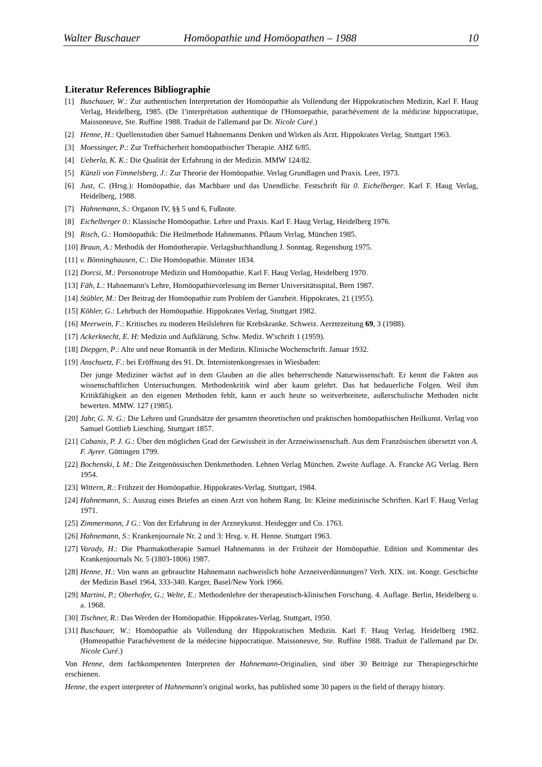Walter Buschauer Homöopathie und Homöopathen – 1988 10
Literatur References Bibliographie
[1] Buschauer, W.: Zur authentischen Interpretation der Homöopathie als Vollendung der Hippokratischen Medizin, Karl F. Haug Verlag, Heidelberg, 1985. (De 1'interprétation authentique de l'Homoepathie, parachévement de la médicine hippocratique, Maissoneuve, Ste. Ruffine 1988. Traduit de l'allemand par Dr. Nicole Curé.)
[2] Henne, H.: Quellenstudien über Samuel Hahnemanns Denken und Wirken als Arzt. Hippokrates Verlag. Stuttgart 1963.
[3] Moessinger, P.: Zur Treffsicherheit homöopathischer Therapie. AHZ 6/85.
[4] Ueberla, K. K.: Die Qualität der Erfahrung in der Medizin. MMW 124/82.
[5] Künzli von Fimmelsberg, J.: Zur Theorie der Homöopathie. Verlag Grundlagen und Praxis. Leer, 1973.
[6] Just, C. (Hrsg.): Homöopathie, das Machbare und das Unendliche. Festschrift für 0. Eichelberger. Karl F. Haug Verlag, Heidelberg, 1988.
[7] Hahnemann, S.: Organon IV, §§ 5 und 6, Fußnote.
[8] Eichelberger 0.: Klassische Homöopathie. Lehre und Praxis. Karl F. Haug Verlag, Heidelberg 1976.
[9] Risch, G.: Homöopathik: Die Heilmethode Hahnemanns. Pflaum Verlag, München 1985.
[10] Braun, A.: Methodik der Homöotherapie. Verlagsbuchhandlung J. Sonntag. Regensburg 1975.
[11] v. Bönninghausen, C.: Die Homöopathie. Münster 1834.
[12] Dorcsi, M.: Personotrope Medizin und Homöopathie. Karl F. Haug Verlag, Heidelberg 1970.
[13] Fäh, L.: Hahnemann's Lehre, Homöopathievorlesung im Berner Universitätsspital, Bern 1987.
[14] Stübler, M.: Der Beitrag der Homöopathie zum Problem der Ganzheit. Hippokrates, 21 (1955).
[15] Köhler, G.: Lehrbuch der Homöopathie. Hippokrates Verlag, Stuttgart 1982.
[16] Meerwein, F.: Kritisches zu moderen Heilslehren für Krebskranke. Schweiz. Aerztezeitung 69, 3 (1988).
[17] Ackerknecht, E. H: Medizin und Aufklärung. Schw. Mediz. W'schrift 1 (1959).
[18] Diepgen, P.: Alte und neue Romantik in der Medizin. Klinische Wochenschrift. Januar 1932.
[19] Anschuetz, F.: bei Eröffnung des 91. Dt. Internistenkongresses in Wiesbaden:
Der junge Mediziner wächst auf in dem Glauben an die alles beherrschende Naturwissenschaft. Er kennt die Fakten aus wissenschaftlichen Untersuchungen. Methodenkritik wird aber kaum gelehrt. Das hat bedauerliche Folgen. Weil ihm Kritikfähigkeit an den eigenen Methoden fehlt, kann er auch heute so weitverbreitete, außerschulische Methoden nicht bewerten. MMW. 127 (1985).
[20] Jahr, G. N. G.: Die Lehren und Grundsätze der gesamten theoretischen und praktischen homöopathischen Heilkunst. Verlag von Samuel Gottlieb Liesching. Stuttgart 1857.
[21] Cabanis, P. J. G.: Über den möglichen Grad der Gewissheit in der Arzneiwissenschaft. Aus dem Französischen übersetzt von A. F. Ayrer. Göttingen 1799.
[22] Bochenski, L M.: Die Zeitgenössischen Denkmethoden. Lehnen Verlag München. Zweite Auflage. A. Francke AG Verlag. Bern 1954.
[23] Wittern, R.: Frühzeit der Homöopathie. Hippokrates-Verlag. Stuttgart, 1984.
[24] Hahnemann, S.: Auszug eines Briefes an einen Arzt von hohem Rang. In: Kleine medizinische Schriften. Karl F. Haug Verlag 1971.
[25] Zimmermann, J G.: Von der Erfahrung in der Arzneykunst. Heidegger und Co. 1763.
[26] Hahnemann, S.: Krankenjournale Nr. 2 und 3: Hrsg. v. H. Henne. Stuttgart 1963.
[27] Varady, H.: Die Pharmakotherapie Samuel Hahnemanns in der Frühzeit der Homöopathie. Edition und Kommentar des Krankenjournals Nr. 5 (1803-1806) 1987.
[28] Henne, H.: Von wann an gebrauchte Hahnemann nachweislich hohe Arzneiverdünnungen? Verh. XIX. int. Kongr. Geschichte der Medizin Basel 1964, 333-340. Karger, Basel/New York 1966.
[29] Martini, P.; Oberhofer, G.; Welte, E.: Methodenlehre der therapeutisch-klinischen Forschung. 4. Auflage. Berlin, Heidelberg u. a. 1968.
[30] Tischner, R.: Das Werden der Homöopathie. Hippokrates-Verlag. Stuttgart, 1950.
[31] Buschauer, W.: Homöopathie als Vollendung der Hippokratischen Medizin. Karl F. Haug Verlag. Heidelberg 1982. (Homeopathie Parachévement de la médecine hippocratique. Maissoneuve, Ste. Ruffine 1988. Traduit de I'allemand par Dr. Nicole Curé.)
Von Henne, dem fachkompetenten Interpreten der Hahnemann-Originalien, sind über 30 Beiträge zur Therapiegeschichte erschienen.
Henne, the expert interpreter of Hahnemann's original works, has published some 30 papers in the field of therapy history.